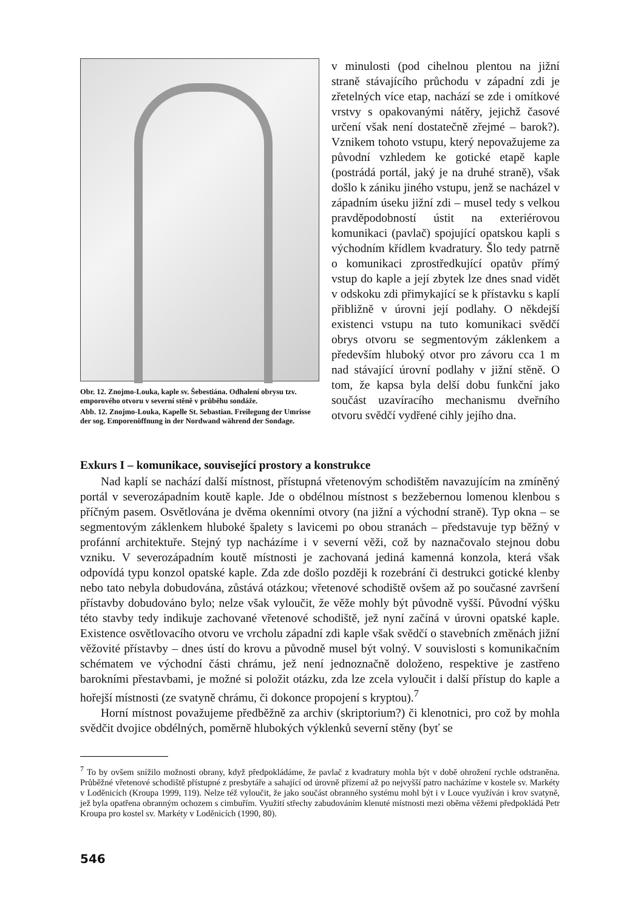Obr. 12. Znojmo-Louka, kaple sv. Šebestiána. Odhalení obrysu tzv. emporového otvoru v severní stěně v průběhu sondáže.
Abb. 12. Znojmo-Louka, Kapelle St. Sebastian. Freilegung der Umrisse der sog. Emporenöffnung in der Nordwand während der Sondage.
v minulosti (pod cihelnou plentou na jižní straně stávajícího průchodu v západní zdi je zřetelných více etap, nachází se zde i omítkové vrstvy s opakovanými nátěry, jejichž časové určení však není dostatečně zřejmé – barok?). Vznikem tohoto vstupu, který nepovažujeme za původní vzhledem ke gotické etapě kaple (postrádá portál, jaký je na druhé straně), však došlo k zániku jiného vstupu, jenž se nacházel v západním úseku jižní zdi – musel tedy s velkou pravděpodobností ústit na exteriérovou komunikaci (pavlač) spojující opatskou kapli s východním křídlem kvadratury. Šlo tedy patrně o komunikaci zprostředkující opatův přímý vstup do kaple a její zbytek lze dnes snad vidět v odskoku zdi přimykající se k přístavku s kaplí přibližně v úrovni její podlahy. O někdejší existenci vstupu na tuto komunikaci svědčí obrys otvoru se segmentovým záklenkem a především hluboký otvor pro závoru cca 1 m nad stávající úrovní podlahy v jižní stěně. O tom, že kapsa byla delší dobu funkční jako součást uzavíracího mechanismu dveřního otvoru svědčí vydřené cihly jejího dna.
Exkurs I – komunikace, související prostory a konstrukce
Nad kaplí se nachází další místnost, přístupná vřetenovým schodištěm navazujícím na zmíněný portál v severozápadním koutě kaple. Jde o obdélnou místnost s bezžebernou lomenou klenbou s příčným pasem. Osvětlována je dvěma okenními otvory (na jižní a východní straně). Typ okna – se segmentovým záklenkem hluboké špalety s lavicemi po obou stranách – představuje typ běžný v profánní architektuře. Stejný typ nacházíme i v severní věži, což by naznačovalo stejnou dobu vzniku. V severozápadním koutě místnosti je zachovaná jediná kamenná konzola, která však odpovídá typu konzol opatské kaple. Zda zde došlo později k rozebrání či destrukci gotické klenby nebo tato nebyla dobudována, zůstává otázkou; vřetenové schodiště ovšem až po současné završení přístavby dobudováno bylo; nelze však vyloučit, že věže mohly být původně vyšší. Původní výšku této stavby tedy indikuje zachované vřetenové schodiště, jež nyní začíná v úrovni opatské kaple. Existence osvětlovacího otvoru ve vrcholu západní zdi kaple však svědčí o stavebních změnách jižní věžovité přístavby – dnes ústí do krovu a původně musel být volný. V souvislosti s komunikačním schématem ve východní části chrámu, jež není jednoznačně doloženo, respektive je zastřeno barokními přestavbami, je možné si položit otázku, zda lze zcela vyloučit i další přístup do kaple a hořejší místnosti (ze svatyně chrámu, či dokonce propojení s kryptou).<sup>7</sup>
Horní místnost považujeme předběžně za archiv (skriptorium?) či klenotnici, pro což by mohla svědčit dvojice obdélných, poměrně hlubokých výklenků severní stěny (byť se
<sup>7</sup> To by ovšem snížilo možnosti obrany, když předpokládáme, že pavlač z kvadratury mohla být v době ohrožení rychle odstraněna. Průběžné vřetenové schodiště přístupné z presbytáře a sahající od úrovně přízemí až po nejvyšší patro nacházíme v kostele sv. Markéty v Loděnicích (Kroupa 1999, 119). Nelze též vyloučit, že jako součást obranného systému mohl být i v Louce využíván i krov svatyně, jež byla opatřena obranným ochozem s cimbuřím. Využití střechy zabudováním klenuté místnosti mezi oběma věžemi předpokládá Petr Kroupa pro kostel sv. Markéty v Loděnicích (1990, 80).
546